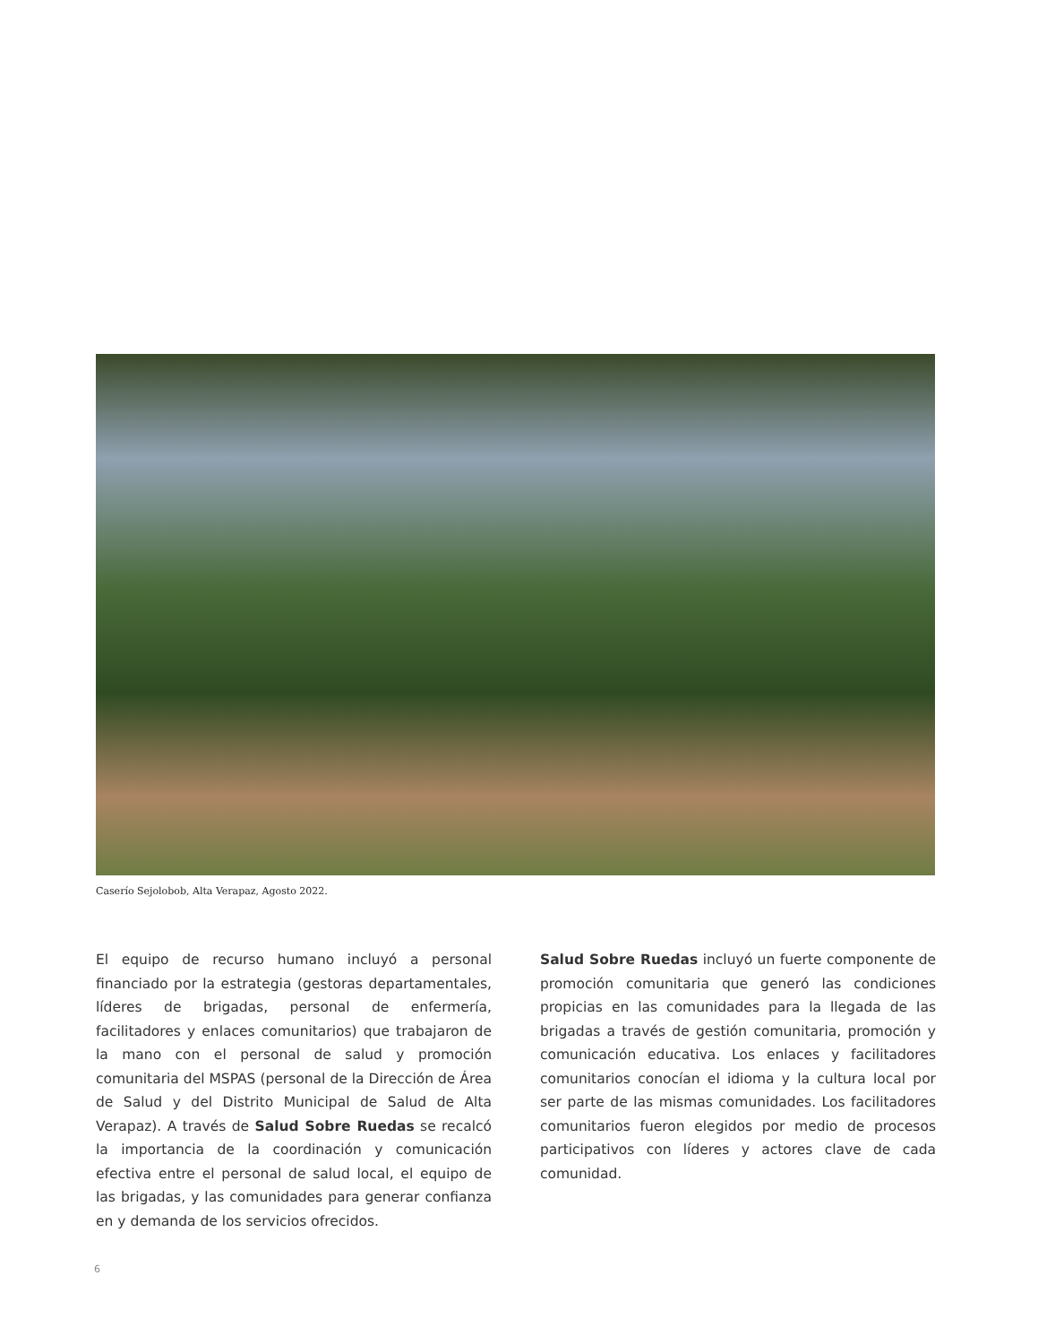Caserío Sejolobob, Alta Verapaz, Agosto 2022.
El equipo de recurso humano incluyó a personal financiado por la estrategia (gestoras departamentales, líderes de brigadas, personal de enfermería, facilitadores y enlaces comunitarios) que trabajaron de la mano con el personal de salud y promoción comunitaria del MSPAS (personal de la Dirección de Área de Salud y del Distrito Municipal de Salud de Alta Verapaz). A través de Salud Sobre Ruedas se recalcó la importancia de la coordinación y comunicación efectiva entre el personal de salud local, el equipo de las brigadas, y las comunidades para generar confianza en y demanda de los servicios ofrecidos.
Salud Sobre Ruedas incluyó un fuerte componente de promoción comunitaria que generó las condiciones propicias en las comunidades para la llegada de las brigadas a través de gestión comunitaria, promoción y comunicación educativa. Los enlaces y facilitadores comunitarios conocían el idioma y la cultura local por ser parte de las mismas comunidades. Los facilitadores comunitarios fueron elegidos por medio de procesos participativos con líderes y actores clave de cada comunidad.
6